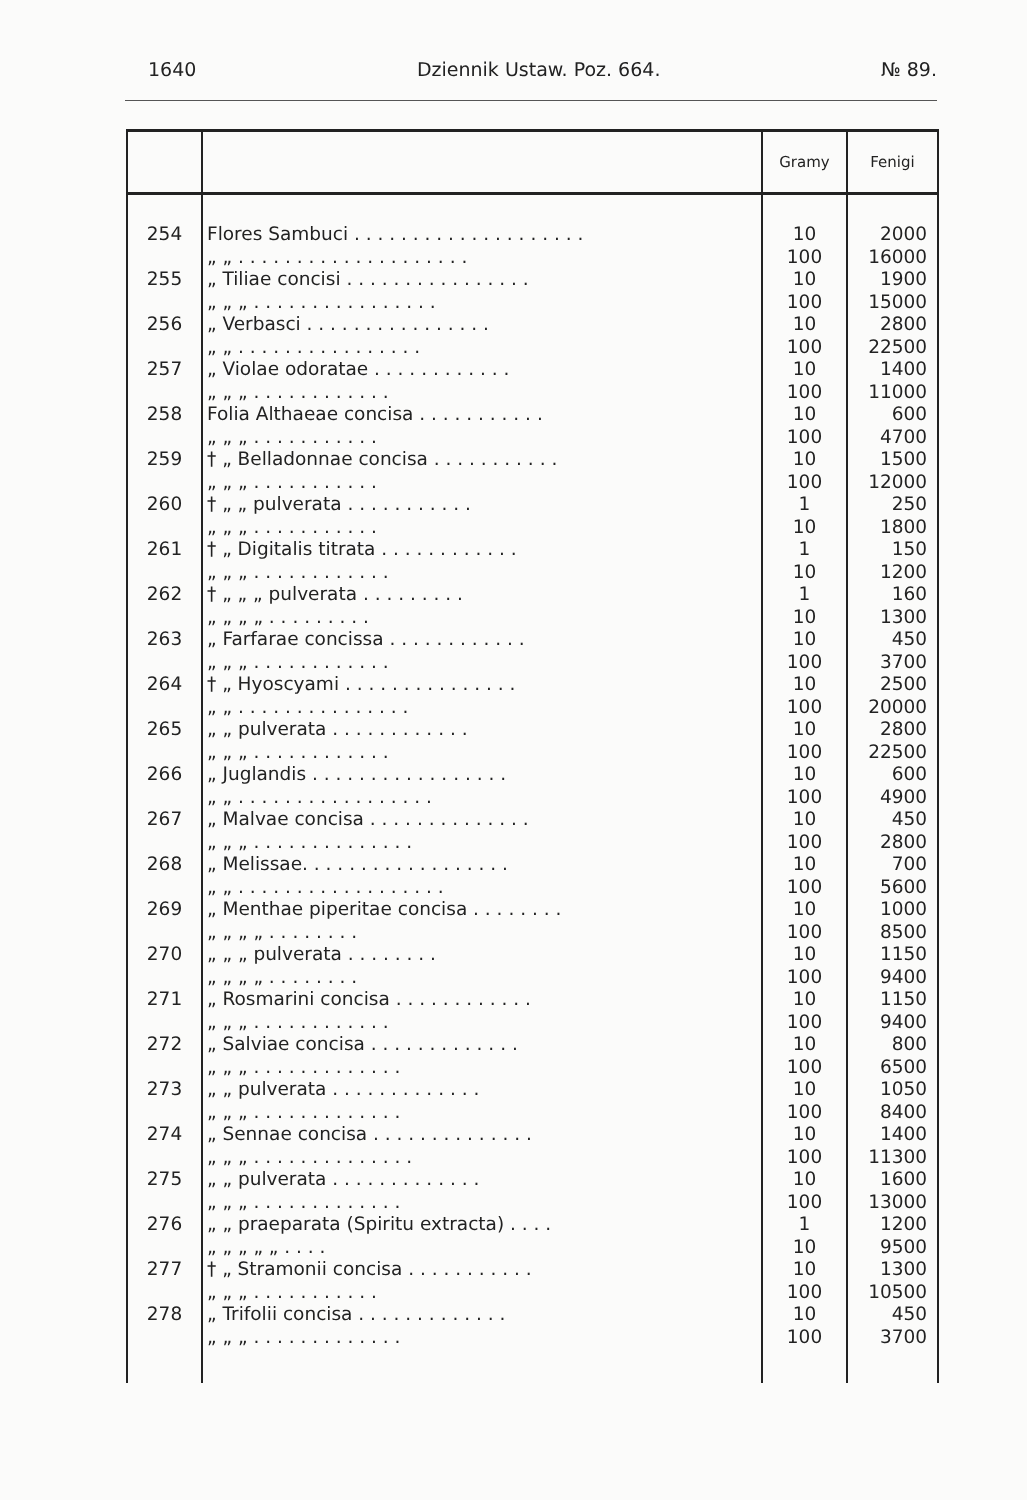1640 Dziennik Ustaw. Poz. 664. № 89.
| | | Gramy | Fenigi |
| --- | --- | --- | --- |
| 254 | Flores Sambuci . . . . . . . . . . . . . . . . . . . . „ „ . . . . . . . . . . . . . . . . . . . . | 10 100 | 2000 16000 |
| 255 | „ Tiliae concisi . . . . . . . . . . . . . . . . „ „ „ . . . . . . . . . . . . . . . . | 10 100 | 1900 15000 |
| 256 | „ Verbasci . . . . . . . . . . . . . . . . „ „ . . . . . . . . . . . . . . . . | 10 100 | 2800 22500 |
| 257 | „ Violae odoratae . . . . . . . . . . . . „ „ „ . . . . . . . . . . . . | 10 100 | 1400 11000 |
| 258 | Folia Althaeae concisa . . . . . . . . . . . „ „ „ . . . . . . . . . . . | 10 100 | 600 4700 |
| 259 | † „ Belladonnae concisa . . . . . . . . . . . „ „ „ . . . . . . . . . . . | 10 100 | 1500 12000 |
| 260 | † „ „ pulverata . . . . . . . . . . . „ „ „ . . . . . . . . . . . | 1 10 | 250 1800 |
| 261 | † „ Digitalis titrata . . . . . . . . . . . . „ „ „ . . . . . . . . . . . . | 1 10 | 150 1200 |
| 262 | † „ „ „ pulverata . . . . . . . . . „ „ „ „ . . . . . . . . . | 1 10 | 160 1300 |
| 263 | „ Farfarae concissa . . . . . . . . . . . . „ „ „ . . . . . . . . . . . . | 10 100 | 450 3700 |
| 264 | † „ Hyoscyami . . . . . . . . . . . . . . . „ „ . . . . . . . . . . . . . . . | 10 100 | 2500 20000 |
| 265 | „ „ pulverata . . . . . . . . . . . . „ „ „ . . . . . . . . . . . . | 10 100 | 2800 22500 |
| 266 | „ Juglandis . . . . . . . . . . . . . . . . . „ „ . . . . . . . . . . . . . . . . . | 10 100 | 600 4900 |
| 267 | „ Malvae concisa . . . . . . . . . . . . . . „ „ „ . . . . . . . . . . . . . . | 10 100 | 450 2800 |
| 268 | „ Melissae. . . . . . . . . . . . . . . . . . „ „ . . . . . . . . . . . . . . . . . . | 10 100 | 700 5600 |
| 269 | „ Menthae piperitae concisa . . . . . . . . „ „ „ „ . . . . . . . . | 10 100 | 1000 8500 |
| 270 | „ „ „ pulverata . . . . . . . . „ „ „ „ . . . . . . . . | 10 100 | 1150 9400 |
| 271 | „ Rosmarini concisa . . . . . . . . . . . . „ „ „ . . . . . . . . . . . . | 10 100 | 1150 9400 |
| 272 | „ Salviae concisa . . . . . . . . . . . . . „ „ „ . . . . . . . . . . . . . | 10 100 | 800 6500 |
| 273 | „ „ pulverata . . . . . . . . . . . . . „ „ „ . . . . . . . . . . . . . | 10 100 | 1050 8400 |
| 274 | „ Sennae concisa . . . . . . . . . . . . . . „ „ „ . . . . . . . . . . . . . . | 10 100 | 1400 11300 |
| 275 | „ „ pulverata . . . . . . . . . . . . . „ „ „ . . . . . . . . . . . . . | 10 100 | 1600 13000 |
| 276 | „ „ praeparata (Spiritu extracta) . . . . „ „ „ „ „ . . . . | 1 10 | 1200 9500 |
| 277 | † „ Stramonii concisa . . . . . . . . . . . „ „ „ . . . . . . . . . . . | 10 100 | 1300 10500 |
| 278 | „ Trifolii concisa . . . . . . . . . . . . . „ „ „ . . . . . . . . . . . . . | 10 100 | 450 3700 |